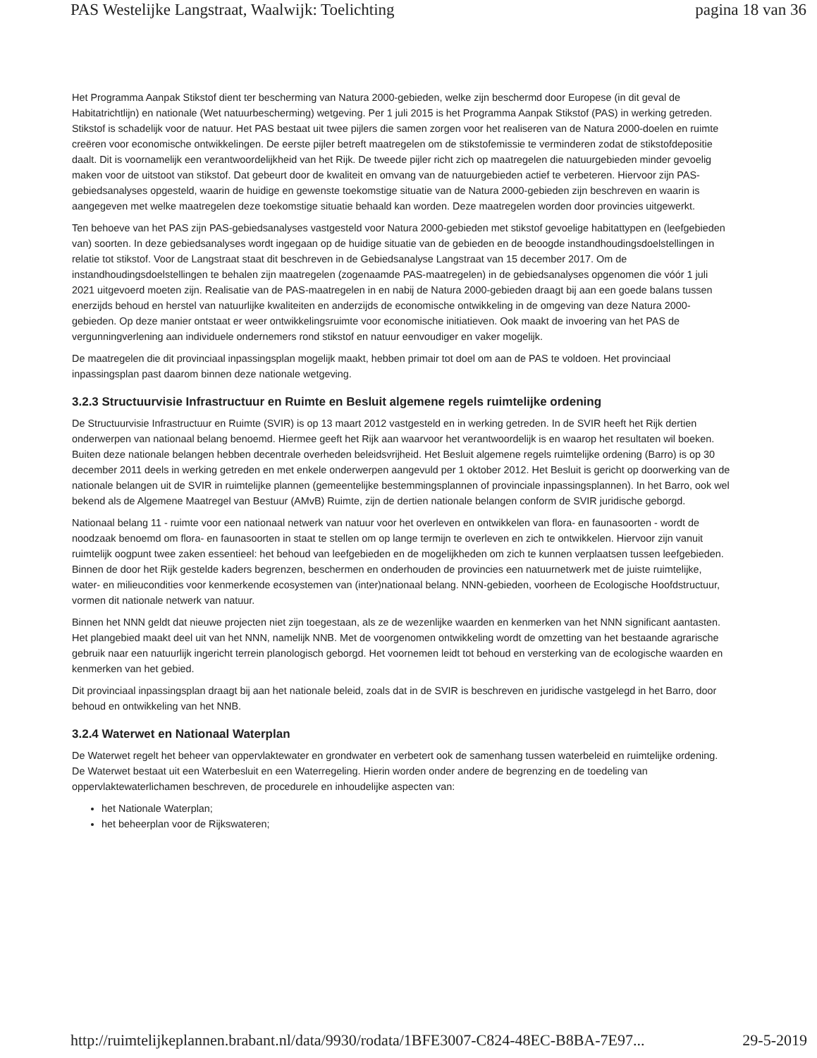PAS Westelijke Langstraat, Waalwijk: Toelichting pagina 18 van 36
Het Programma Aanpak Stikstof dient ter bescherming van Natura 2000-gebieden, welke zijn beschermd door Europese (in dit geval de Habitatrichtlijn) en nationale (Wet natuurbescherming) wetgeving. Per 1 juli 2015 is het Programma Aanpak Stikstof (PAS) in werking getreden. Stikstof is schadelijk voor de natuur. Het PAS bestaat uit twee pijlers die samen zorgen voor het realiseren van de Natura 2000-doelen en ruimte creëren voor economische ontwikkelingen. De eerste pijler betreft maatregelen om de stikstofemissie te verminderen zodat de stikstofdepositie daalt. Dit is voornamelijk een verantwoordelijkheid van het Rijk. De tweede pijler richt zich op maatregelen die natuurgebieden minder gevoelig maken voor de uitstoot van stikstof. Dat gebeurt door de kwaliteit en omvang van de natuurgebieden actief te verbeteren. Hiervoor zijn PAS-gebiedsanalyses opgesteld, waarin de huidige en gewenste toekomstige situatie van de Natura 2000-gebieden zijn beschreven en waarin is aangegeven met welke maatregelen deze toekomstige situatie behaald kan worden. Deze maatregelen worden door provincies uitgewerkt.
Ten behoeve van het PAS zijn PAS-gebiedsanalyses vastgesteld voor Natura 2000-gebieden met stikstof gevoelige habitattypen en (leefgebieden van) soorten. In deze gebiedsanalyses wordt ingegaan op de huidige situatie van de gebieden en de beoogde instandhoudingsdoelstellingen in relatie tot stikstof. Voor de Langstraat staat dit beschreven in de Gebiedsanalyse Langstraat van 15 december 2017. Om de instandhoudingsdoelstellingen te behalen zijn maatregelen (zogenaamde PAS-maatregelen) in de gebiedsanalyses opgenomen die vóór 1 juli 2021 uitgevoerd moeten zijn. Realisatie van de PAS-maatregelen in en nabij de Natura 2000-gebieden draagt bij aan een goede balans tussen enerzijds behoud en herstel van natuurlijke kwaliteiten en anderzijds de economische ontwikkeling in de omgeving van deze Natura 2000-gebieden. Op deze manier ontstaat er weer ontwikkelingsruimte voor economische initiatieven. Ook maakt de invoering van het PAS de vergunningverlening aan individuele ondernemers rond stikstof en natuur eenvoudiger en vaker mogelijk.
De maatregelen die dit provinciaal inpassingsplan mogelijk maakt, hebben primair tot doel om aan de PAS te voldoen. Het provinciaal inpassingsplan past daarom binnen deze nationale wetgeving.
3.2.3 Structuurvisie Infrastructuur en Ruimte en Besluit algemene regels ruimtelijke ordening
De Structuurvisie Infrastructuur en Ruimte (SVIR) is op 13 maart 2012 vastgesteld en in werking getreden. In de SVIR heeft het Rijk dertien onderwerpen van nationaal belang benoemd. Hiermee geeft het Rijk aan waarvoor het verantwoordelijk is en waarop het resultaten wil boeken. Buiten deze nationale belangen hebben decentrale overheden beleidsvrijheid. Het Besluit algemene regels ruimtelijke ordening (Barro) is op 30 december 2011 deels in werking getreden en met enkele onderwerpen aangevuld per 1 oktober 2012. Het Besluit is gericht op doorwerking van de nationale belangen uit de SVIR in ruimtelijke plannen (gemeentelijke bestemmingsplannen of provinciale inpassingsplannen). In het Barro, ook wel bekend als de Algemene Maatregel van Bestuur (AMvB) Ruimte, zijn de dertien nationale belangen conform de SVIR juridische geborgd.
Nationaal belang 11 - ruimte voor een nationaal netwerk van natuur voor het overleven en ontwikkelen van flora- en faunasoorten - wordt de noodzaak benoemd om flora- en faunasoorten in staat te stellen om op lange termijn te overleven en zich te ontwikkelen. Hiervoor zijn vanuit ruimtelijk oogpunt twee zaken essentieel: het behoud van leefgebieden en de mogelijkheden om zich te kunnen verplaatsen tussen leefgebieden. Binnen de door het Rijk gestelde kaders begrenzen, beschermen en onderhouden de provincies een natuurnetwerk met de juiste ruimtelijke, water- en milieucondities voor kenmerkende ecosystemen van (inter)nationaal belang. NNN-gebieden, voorheen de Ecologische Hoofdstructuur, vormen dit nationale netwerk van natuur.
Binnen het NNN geldt dat nieuwe projecten niet zijn toegestaan, als ze de wezenlijke waarden en kenmerken van het NNN significant aantasten. Het plangebied maakt deel uit van het NNN, namelijk NNB. Met de voorgenomen ontwikkeling wordt de omzetting van het bestaande agrarische gebruik naar een natuurlijk ingericht terrein planologisch geborgd. Het voornemen leidt tot behoud en versterking van de ecologische waarden en kenmerken van het gebied.
Dit provinciaal inpassingsplan draagt bij aan het nationale beleid, zoals dat in de SVIR is beschreven en juridische vastgelegd in het Barro, door behoud en ontwikkeling van het NNB.
3.2.4 Waterwet en Nationaal Waterplan
De Waterwet regelt het beheer van oppervlaktewater en grondwater en verbetert ook de samenhang tussen waterbeleid en ruimtelijke ordening. De Waterwet bestaat uit een Waterbesluit en een Waterregeling. Hierin worden onder andere de begrenzing en de toedeling van oppervlaktewaterlichamen beschreven, de procedurele en inhoudelijke aspecten van:
het Nationale Waterplan;
het beheerplan voor de Rijkswateren;
http://ruimtelijkeplannen.brabant.nl/data/9930/rodata/1BFE3007-C824-48EC-B8BA-7E97... 29-5-2019